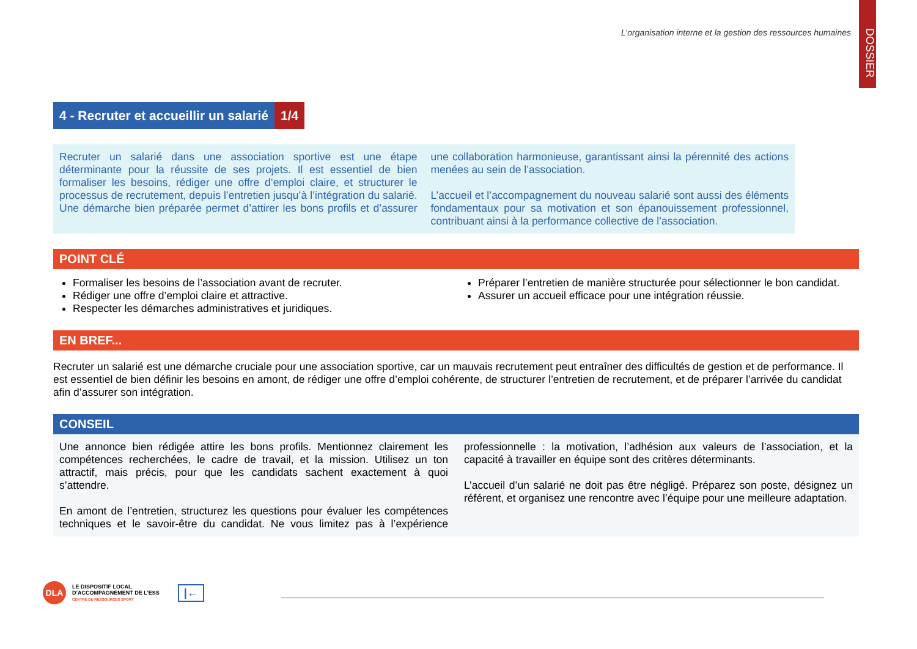L’organisation interne et la gestion des ressources humaines
DOSSIER
4 - Recruter et accueillir un salarié 1/4
Recruter un salarié dans une association sportive est une étape déterminante pour la réussite de ses projets. Il est essentiel de bien formaliser les besoins, rédiger une offre d’emploi claire, et structurer le processus de recrutement, depuis l’entretien jusqu’à l’intégration du salarié. Une démarche bien préparée permet d’attirer les bons profils et d’assurer une collaboration harmonieuse, garantissant ainsi la pérennité des actions menées au sein de l’association.
L’accueil et l’accompagnement du nouveau salarié sont aussi des éléments fondamentaux pour sa motivation et son épanouissement professionnel, contribuant ainsi à la performance collective de l’association.
POINT CLÉ
Formaliser les besoins de l’association avant de recruter.
Rédiger une offre d’emploi claire et attractive.
Respecter les démarches administratives et juridiques.
Préparer l’entretien de manière structurée pour sélectionner le bon candidat.
Assurer un accueil efficace pour une intégration réussie.
EN BREF...
Recruter un salarié est une démarche cruciale pour une association sportive, car un mauvais recrutement peut entraîner des difficultés de gestion et de performance. Il est essentiel de bien définir les besoins en amont, de rédiger une offre d’emploi cohérente, de structurer l’entretien de recrutement, et de préparer l’arrivée du candidat afin d’assurer son intégration.
CONSEIL
Une annonce bien rédigée attire les bons profils. Mentionnez clairement les compétences recherchées, le cadre de travail, et la mission. Utilisez un ton attractif, mais précis, pour que les candidats sachent exactement à quoi s’attendre.
En amont de l’entretien, structurez les questions pour évaluer les compétences techniques et le savoir-être du candidat. Ne vous limitez pas à l’expérience professionnelle : la motivation, l’adhésion aux valeurs de l’association, et la capacité à travailler en équipe sont des critères déterminants.
L’accueil d’un salarié ne doit pas être négligé. Préparez son poste, désignez un référent, et organisez une rencontre avec l’équipe pour une meilleure adaptation.
DLA
LE DISPOSITIF LOCAL
D’ACCOMPAGNEMENT DE L’ESS
CENTRE DE RESSOURCES SPORT
|←